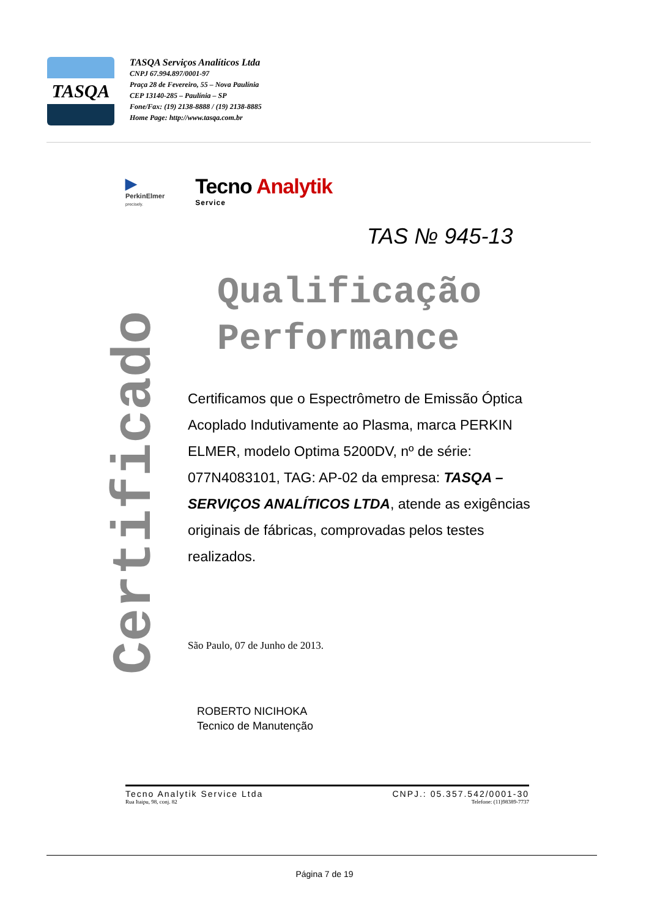TASQA
TASQA Serviços Analíticos Ltda
CNPJ 67.994.897/0001-97
Praça 28 de Fevereiro, 55 – Nova Paulínia
CEP 13140-285 – Paulínia – SP
Fone/Fax: (19) 2138-8888 / (19) 2138-8885
Home Page: http://www.tasqa.com.br
▶
PerkinElmer
precisely.
Tecno Analytik
Service
Certificado
TAS № 945-13
Qualificação
Performance
Certificamos que o Espectrômetro de Emissão Óptica Acoplado Indutivamente ao Plasma, marca PERKIN ELMER, modelo Optima 5200DV, nº de série: 077N4083101, TAG: AP-02 da empresa: TASQA – SERVIÇOS ANALÍTICOS LTDA, atende as exigências originais de fábricas, comprovadas pelos testes realizados.
São Paulo, 07 de Junho de 2013.
ROBERTO NICIHOKA
Tecnico de Manutenção
Tecno Analytik Service Ltda
Rua Itaipu, 98, conj. 82
CNPJ.: 05.357.542/0001-30
Telefone: (11)98389-7737
Página 7 de 19